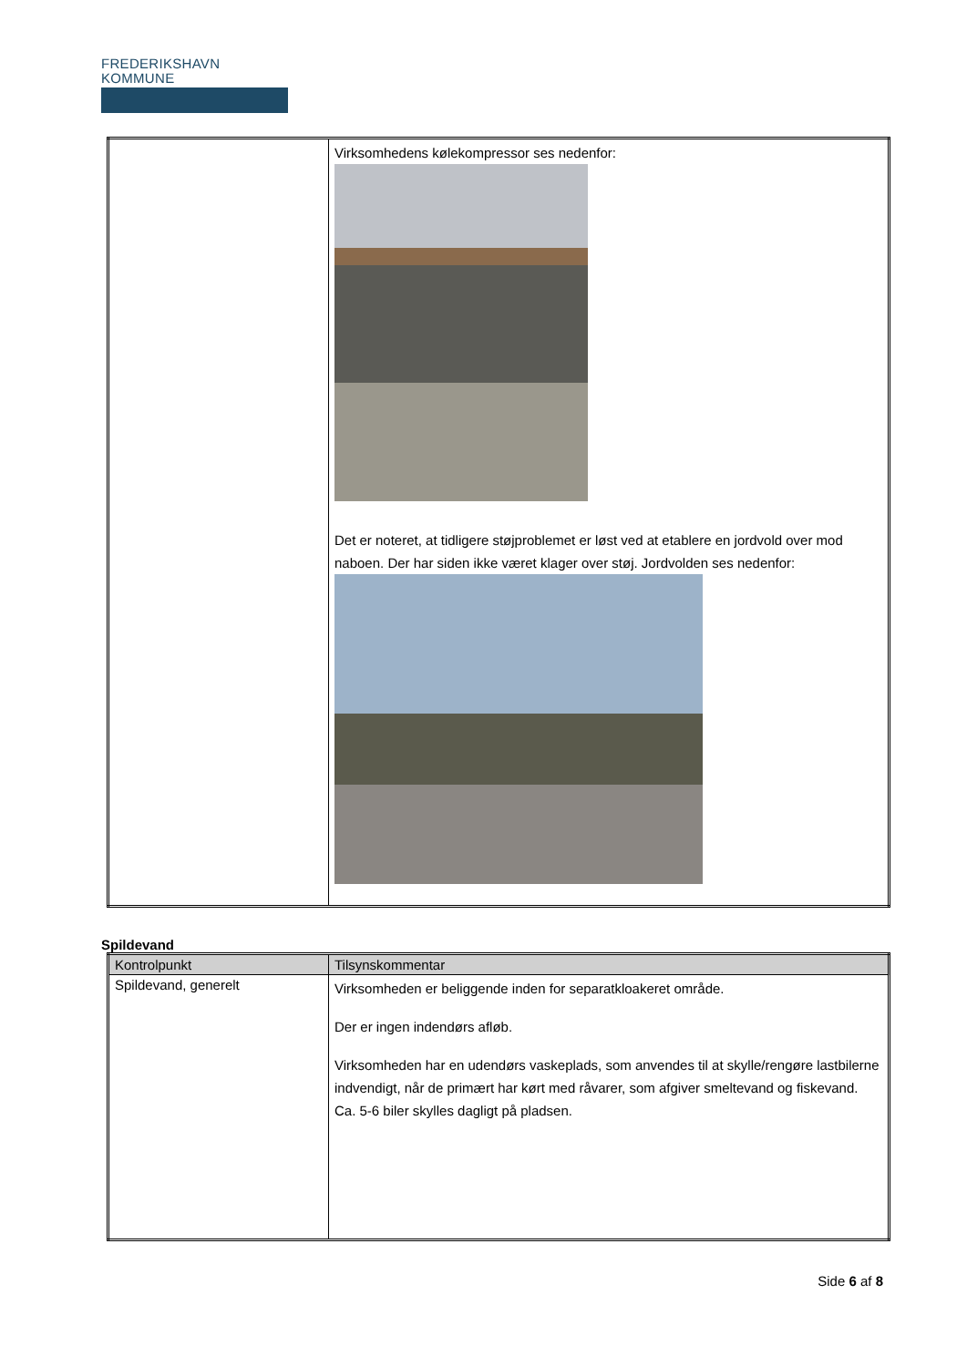FREDERIKSHAVN KOMMUNE
| | Virksomhedens kølekompressor ses nedenfor: Det er noteret, at tidligere støjproblemet er løst ved at etablere en jordvold over mod naboen. Der har siden ikke været klager over støj. Jordvolden ses nedenfor: |
Spildevand
| Kontrolpunkt | Tilsynskommentar |
| --- | --- |
| Spildevand, generelt | Virksomheden er beliggende inden for separatkloakeret område. Der er ingen indendørs afløb. Virksomheden har en udendørs vaskeplads, som anvendes til at skylle/rengøre lastbilerne indvendigt, når de primært har kørt med råvarer, som afgiver smeltevand og fiskevand. Ca. 5-6 biler skylles dagligt på pladsen. |
Side 6 af 8